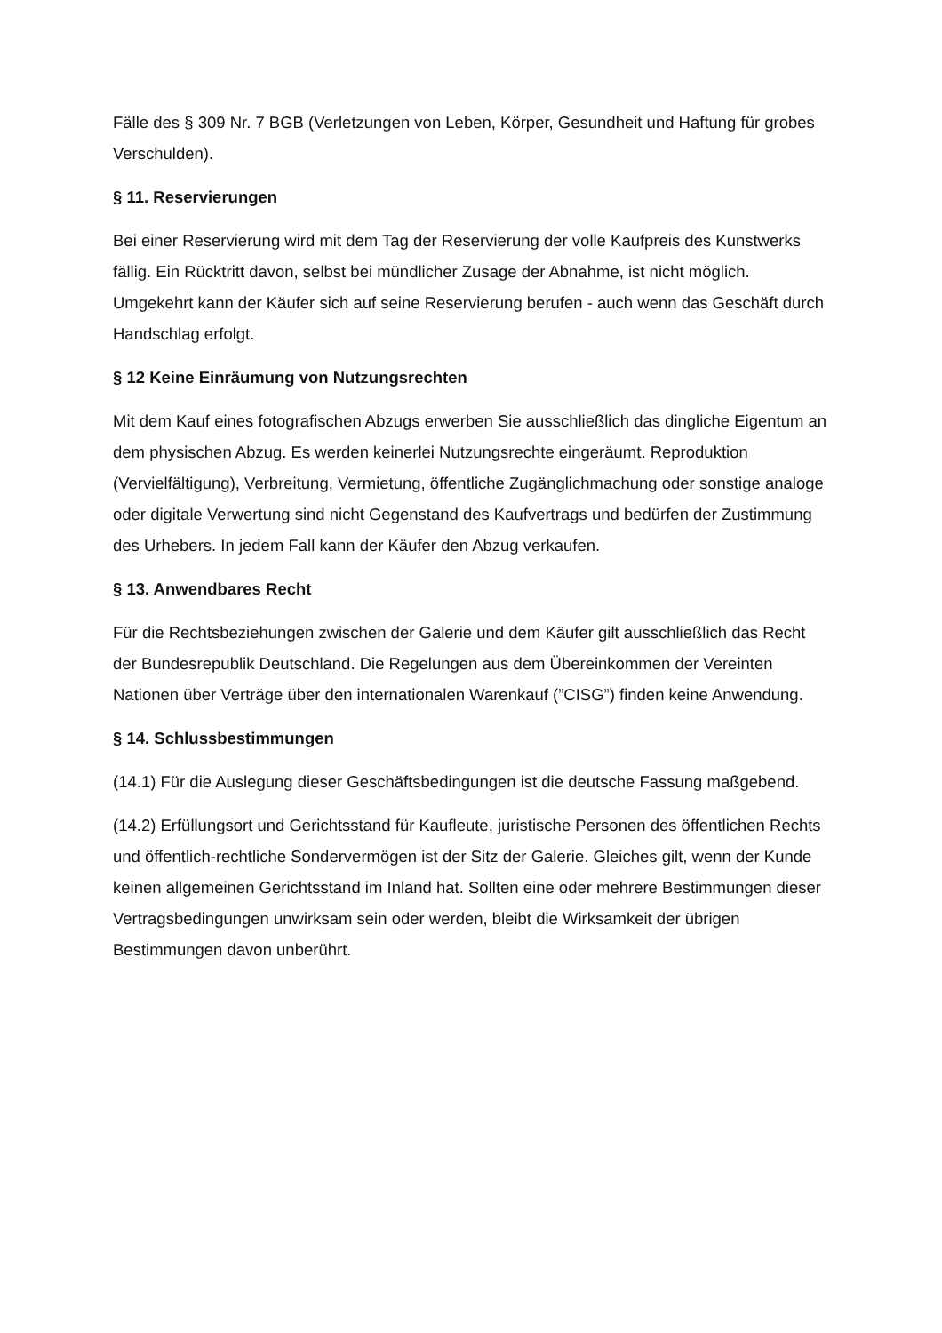Fälle des § 309 Nr. 7 BGB (Verletzungen von Leben, Körper, Gesundheit und Haftung für grobes Verschulden).
§ 11. Reservierungen
Bei einer Reservierung wird mit dem Tag der Reservierung der volle Kaufpreis des Kunstwerks fällig. Ein Rücktritt davon, selbst bei mündlicher Zusage der Abnahme, ist nicht möglich. Umgekehrt kann der Käufer sich auf seine Reservierung berufen - auch wenn das Geschäft durch Handschlag erfolgt.
§ 12 Keine Einräumung von Nutzungsrechten
Mit dem Kauf eines fotografischen Abzugs erwerben Sie ausschließlich das dingliche Eigentum an dem physischen Abzug. Es werden keinerlei Nutzungsrechte eingeräumt. Reproduktion (Vervielfältigung), Verbreitung, Vermietung, öffentliche Zugänglichmachung oder sonstige analoge oder digitale Verwertung sind nicht Gegenstand des Kaufvertrags und bedürfen der Zustimmung des Urhebers. In jedem Fall kann der Käufer den Abzug verkaufen.
§ 13. Anwendbares Recht
Für die Rechtsbeziehungen zwischen der Galerie und dem Käufer gilt ausschließlich das Recht der Bundesrepublik Deutschland. Die Regelungen aus dem Übereinkommen der Vereinten Nationen über Verträge über den internationalen Warenkauf (”CISG”) finden keine Anwendung.
§ 14. Schlussbestimmungen
(14.1) Für die Auslegung dieser Geschäftsbedingungen ist die deutsche Fassung maßgebend.
(14.2) Erfüllungsort und Gerichtsstand für Kaufleute, juristische Personen des öffentlichen Rechts und öffentlich-rechtliche Sondervermögen ist der Sitz der Galerie. Gleiches gilt, wenn der Kunde keinen allgemeinen Gerichtsstand im Inland hat. Sollten eine oder mehrere Bestimmungen dieser Vertragsbedingungen unwirksam sein oder werden, bleibt die Wirksamkeit der übrigen Bestimmungen davon unberührt.